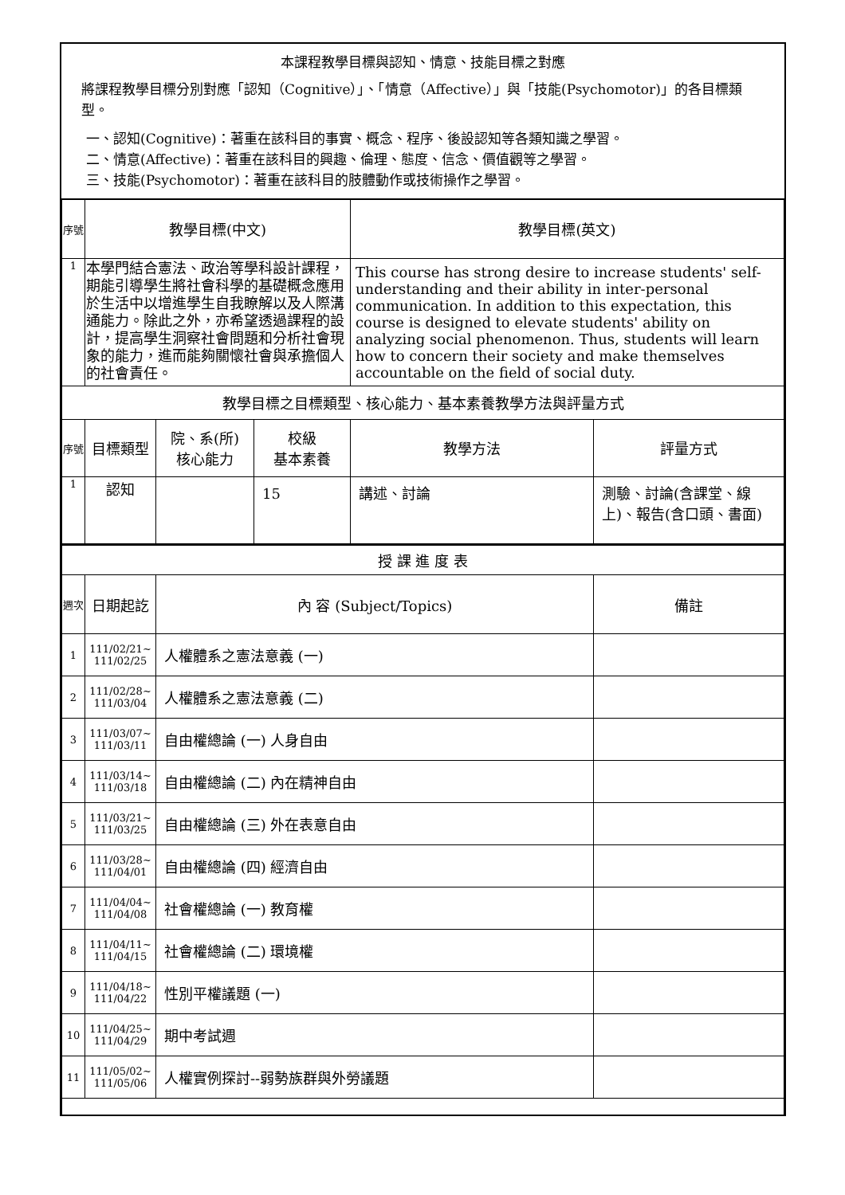本課程教學目標與認知、情意、技能目標之對應
將課程教學目標分別對應「認知（Cognitive）」、「情意（Affective）」與「技能(Psychomotor)」的各目標類型。
一、認知(Cognitive)：著重在該科目的事實、概念、程序、後設認知等各類知識之學習。
二、情意(Affective)：著重在該科目的興趣、倫理、態度、信念、價值觀等之學習。
三、技能(Psychomotor)：著重在該科目的肢體動作或技術操作之學習。
| 序號 | 教學目標(中文) | | | 教學目標(英文) | |
| 1 | 本學門結合憲法、政治等學科設計課程，期能引導學生將社會科學的基礎概念應用於生活中以增進學生自我瞭解以及人際溝通能力。除此之外，亦希望透過課程的設計，提高學生洞察社會問題和分析社會現象的能力，進而能夠關懷社會與承擔個人的社會責任。 | | | This course has strong desire to increase students' self-understanding and their ability in inter-personal communication. In addition to this expectation, this course is designed to elevate students' ability on analyzing social phenomenon. Thus, students will learn how to concern their society and make themselves accountable on the field of social duty. | |
| 教學目標之目標類型、核心能力、基本素養教學方法與評量方式 | | | | | |
| 序號 | 目標類型 | 院、系(所) 核心能力 | 校級 基本素養 | 教學方法 | 評量方式 |
| 1 | 認知 | | 15 | 講述、討論 | 測驗、討論(含課堂、線上)、報告(含口頭、書面) |
| 授 課 進 度 表 | | | |
| 週次 | 日期起訖 | 內 容 (Subject/Topics) | 備註 |
| 1 | 111/02/21~ 111/02/25 | 人權體系之憲法意義 (一) | |
| 2 | 111/02/28~ 111/03/04 | 人權體系之憲法意義 (二) | |
| 3 | 111/03/07~ 111/03/11 | 自由權總論 (一) 人身自由 | |
| 4 | 111/03/14~ 111/03/18 | 自由權總論 (二) 內在精神自由 | |
| 5 | 111/03/21~ 111/03/25 | 自由權總論 (三) 外在表意自由 | |
| 6 | 111/03/28~ 111/04/01 | 自由權總論 (四) 經濟自由 | |
| 7 | 111/04/04~ 111/04/08 | 社會權總論 (一) 教育權 | |
| 8 | 111/04/11~ 111/04/15 | 社會權總論 (二) 環境權 | |
| 9 | 111/04/18~ 111/04/22 | 性別平權議題 (一) | |
| 10 | 111/04/25~ 111/04/29 | 期中考試週 | |
| 11 | 111/05/02~ 111/05/06 | 人權實例探討--弱勢族群與外勞議題 | |